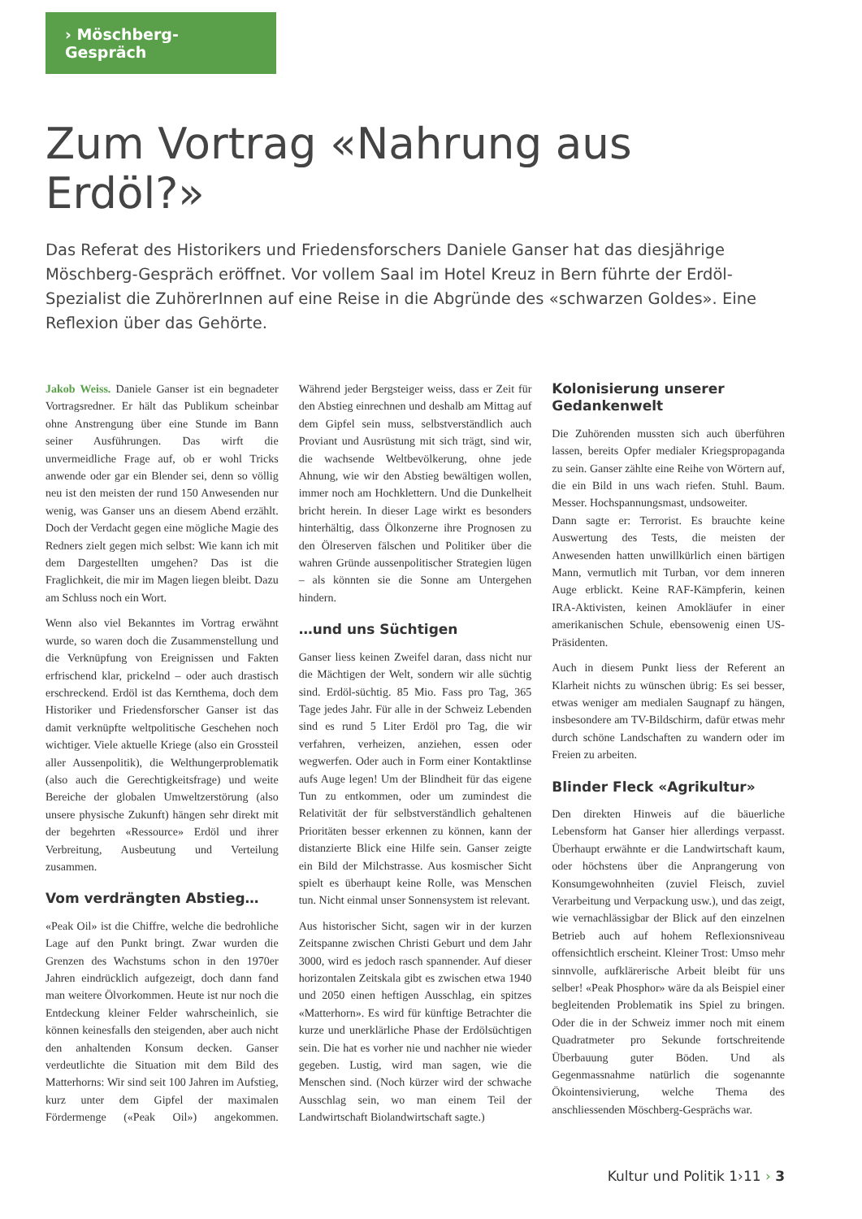› Möschberg-Gespräch
Zum Vortrag «Nahrung aus Erdöl?»
Das Referat des Historikers und Friedensforschers Daniele Ganser hat das diesjährige Möschberg-Gespräch eröffnet. Vor vollem Saal im Hotel Kreuz in Bern führte der Erdöl-Spezialist die ZuhörerInnen auf eine Reise in die Abgründe des «schwarzen Goldes». Eine Reflexion über das Gehörte.
Jakob Weiss. Daniele Ganser ist ein begnadeter Vortragsredner. Er hält das Publikum scheinbar ohne Anstrengung über eine Stunde im Bann seiner Ausführungen. Das wirft die unvermeidliche Frage auf, ob er wohl Tricks anwende oder gar ein Blender sei, denn so völlig neu ist den meisten der rund 150 Anwesenden nur wenig, was Ganser uns an diesem Abend erzählt. Doch der Verdacht gegen eine mögliche Magie des Redners zielt gegen mich selbst: Wie kann ich mit dem Dargestellten umgehen? Das ist die Fraglichkeit, die mir im Magen liegen bleibt. Dazu am Schluss noch ein Wort.
Wenn also viel Bekanntes im Vortrag erwähnt wurde, so waren doch die Zusammenstellung und die Verknüpfung von Ereignissen und Fakten erfrischend klar, prickelnd – oder auch drastisch erschreckend. Erdöl ist das Kernthema, doch dem Historiker und Friedensforscher Ganser ist das damit verknüpfte weltpolitische Geschehen noch wichtiger. Viele aktuelle Kriege (also ein Grossteil aller Aussenpolitik), die Welthungerproblematik (also auch die Gerechtigkeitsfrage) und weite Bereiche der globalen Umweltzerstörung (also unsere physische Zukunft) hängen sehr direkt mit der begehrten «Ressource» Erdöl und ihrer Verbreitung, Ausbeutung und Verteilung zusammen.
Vom verdrängten Abstieg…
«Peak Oil» ist die Chiffre, welche die bedrohliche Lage auf den Punkt bringt. Zwar wurden die Grenzen des Wachstums schon in den 1970er Jahren eindrücklich aufgezeigt, doch dann fand man weitere Ölvorkommen. Heute ist nur noch die Entdeckung kleiner Felder wahrscheinlich, sie können keinesfalls den steigenden, aber auch nicht den anhaltenden Konsum decken. Ganser verdeutlichte die Situation mit dem Bild des Matterhorns: Wir sind seit 100 Jahren im Aufstieg, kurz unter dem Gipfel der maximalen Fördermenge («Peak Oil») angekommen. Während jeder Bergsteiger weiss, dass er Zeit für den Abstieg einrechnen und deshalb am Mittag auf dem Gipfel sein muss, selbstverständlich auch Proviant und Ausrüstung mit sich trägt, sind wir, die wachsende Weltbevölkerung, ohne jede Ahnung, wie wir den Abstieg bewältigen wollen, immer noch am Hochklettern. Und die Dunkelheit bricht herein. In dieser Lage wirkt es besonders hinterhältig, dass Ölkonzerne ihre Prognosen zu den Ölreserven fälschen und Politiker über die wahren Gründe aussenpolitischer Strategien lügen – als könnten sie die Sonne am Untergehen hindern.
…und uns Süchtigen
Ganser liess keinen Zweifel daran, dass nicht nur die Mächtigen der Welt, sondern wir alle süchtig sind. Erdöl-süchtig. 85 Mio. Fass pro Tag, 365 Tage jedes Jahr. Für alle in der Schweiz Lebenden sind es rund 5 Liter Erdöl pro Tag, die wir verfahren, verheizen, anziehen, essen oder wegwerfen. Oder auch in Form einer Kontaktlinse aufs Auge legen! Um der Blindheit für das eigene Tun zu entkommen, oder um zumindest die Relativität der für selbstverständlich gehaltenen Prioritäten besser erkennen zu können, kann der distanzierte Blick eine Hilfe sein. Ganser zeigte ein Bild der Milchstrasse. Aus kosmischer Sicht spielt es überhaupt keine Rolle, was Menschen tun. Nicht einmal unser Sonnensystem ist relevant.
Aus historischer Sicht, sagen wir in der kurzen Zeitspanne zwischen Christi Geburt und dem Jahr 3000, wird es jedoch rasch spannender. Auf dieser horizontalen Zeitskala gibt es zwischen etwa 1940 und 2050 einen heftigen Ausschlag, ein spitzes «Matterhorn». Es wird für künftige Betrachter die kurze und unerklärliche Phase der Erdölsüchtigen sein. Die hat es vorher nie und nachher nie wieder gegeben. Lustig, wird man sagen, wie die Menschen sind. (Noch kürzer wird der schwache Ausschlag sein, wo man einem Teil der Landwirtschaft Biolandwirtschaft sagte.)
Kolonisierung unserer Gedankenwelt
Die Zuhörenden mussten sich auch überführen lassen, bereits Opfer medialer Kriegspropaganda zu sein. Ganser zählte eine Reihe von Wörtern auf, die ein Bild in uns wach riefen. Stuhl. Baum. Messer. Hochspannungsmast, undsoweiter.
Dann sagte er: Terrorist. Es brauchte keine Auswertung des Tests, die meisten der Anwesenden hatten unwillkürlich einen bärtigen Mann, vermutlich mit Turban, vor dem inneren Auge erblickt. Keine RAF-Kämpferin, keinen IRA-Aktivisten, keinen Amokläufer in einer amerikanischen Schule, ebensowenig einen US-Präsidenten.
Auch in diesem Punkt liess der Referent an Klarheit nichts zu wünschen übrig: Es sei besser, etwas weniger am medialen Saugnapf zu hängen, insbesondere am TV-Bildschirm, dafür etwas mehr durch schöne Landschaften zu wandern oder im Freien zu arbeiten.
Blinder Fleck «Agrikultur»
Den direkten Hinweis auf die bäuerliche Lebensform hat Ganser hier allerdings verpasst. Überhaupt erwähnte er die Landwirtschaft kaum, oder höchstens über die Anprangerung von Konsumgewohnheiten (zuviel Fleisch, zuviel Verarbeitung und Verpackung usw.), und das zeigt, wie vernachlässigbar der Blick auf den einzelnen Betrieb auch auf hohem Reflexionsniveau offensichtlich erscheint. Kleiner Trost: Umso mehr sinnvolle, aufklärerische Arbeit bleibt für uns selber! «Peak Phosphor» wäre da als Beispiel einer begleitenden Problematik ins Spiel zu bringen. Oder die in der Schweiz immer noch mit einem Quadratmeter pro Sekunde fortschreitende Überbauung guter Böden. Und als Gegenmassnahme natürlich die sogenannte Ökointensivierung, welche Thema des anschliessenden Möschberg-Gesprächs war.
Kultur und Politik 1›11 › 3